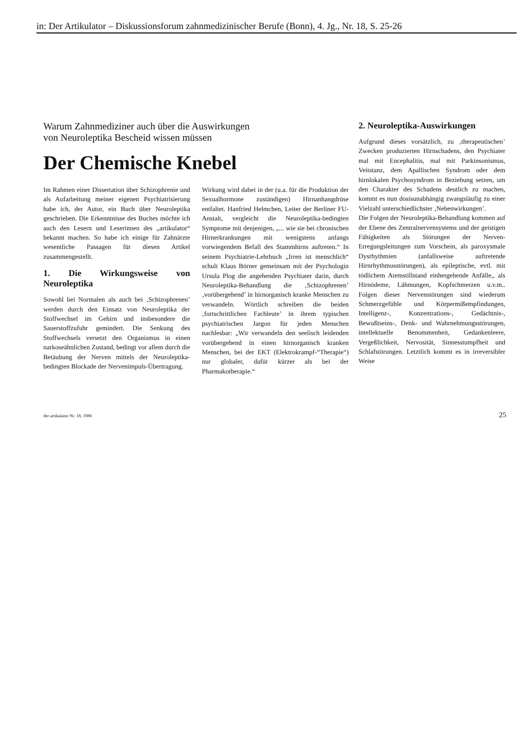in: Der Artikulator – Diskussionsforum zahnmedizinischer Berufe (Bonn), 4. Jg., Nr. 18, S. 25-26
Warum Zahnmediziner auch über die Auswirkungen
von Neuroleptika Bescheid wissen müssen
Der Chemische Knebel
Im Rahmen einer Dissertation über Schizophrenie und als Aufarbeitung meiner eigenen Psychiatrisierung habe ich, der Autor, ein Buch über Neuroleptika geschrieben. Die Erkenntnisse des Buches möchte ich auch den Lesern und Leserinnen des „artikulator“ bekannt machen. So habe ich einige für Zahnärzte wesentliche Passagen für diesen Artikel zusammengestellt.
1. Die Wirkungsweise von Neuroleptika
Sowohl bei Normalen als auch bei ‚Schizophrenen’ werden durch den Einsatz von Neuroleptika der Stoffwechsel im Gehirn und insbesondere die Sauerstoffzufuhr gemindert. Die Senkung des Stoffwechsels versetzt den Organismus in einen narkoseähnlichen Zustand, bedingt vor allem durch die Betäubung der Nerven mittels der Neuroleptika-bedingten Blockade der Nervenimpuls-Übertragung.
Wirkung wird dabei in der (u.a. für die Produktion der Sexualhormone zuständigen) Hirnanhangdrüse entfaltet. Hanfried Helmchen, Leiter der Berliner FU-Anstalt, vergleicht die Neuroleptika-bedingten Symptome mit denjenigen, „... wie sie bei chronischen Hirnerkrankungen mit wenigstens anfangs vorwiegendem Befall des Stammhirns auftreten.“ In seinem Psychiatrie-Lehrbuch „Irren ist menschlich“ schult Klaus Börner gemeinsam mit der Psychologin Ursula Plog die angehenden Psychiater darin, durch Neuroleptika-Behandlung die ‚Schizophrenen’ ‚vorübergehend’ in hirnorganisch kranke Menschen zu verwandeln. Wörtlich schreiben die beiden ‚fortschrittlichen Fachleute’ in ihrem typischen psychiatrischen Jargon für jeden Menschen nachlesbar: „Wir verwandeln den seelisch leidenden vorübergehend in einen hirnorganisch kranken Menschen, bei der EKT (Elektrokrampf-“Therapie“) nur globaler, dafür kürzer als bei der Pharmakotherapie.“
2. Neuroleptika-Auswirkungen
Aufgrund dieses vorsätzlich, zu ‚therapeutischen’ Zwecken produzierten Hirnschadens, den Psychiater mal mit Encephalitis, mal mit Parkinsonismus, Veitstanz, dem Apallischen Syndrom oder dem hirnlokalen Psychosyndrom in Beziehung setzen, um den Charakter des Schadens deutlich zu machen, kommt es nun dosisunabhängig zwangsläufig zu einer Vielzahl unterschiedlichster ‚Nebenwirkungen’.
Die Folgen der Neuroleptika-Behandlung kommen auf der Ebene des Zentralnervensystems und der geistigen Fähigkeiten als Störungen der Nerven-Erregungsleitungen zum Vorschein, als paroxysmale Dysrhythmien (anfallsweise auftretende Hirnrhythmusstörungen), als epileptische, evtl. mit tödlichem Atemstillstand einhergehende Anfälle,, als Hirnödeme, Lähmungen, Kopfschmerzen u.v.m.. Folgen dieser Nervenstörungen sind wiederum Schmerzgefühle und Körpermißempfindungen, Intelligenz-, Konzentrations-, Gedächtnis-, Bewußtseins-, Denk- und Wahrnehmungsstörungen, intellektuelle Benommenheit, Gedankenleere, Vergeßlichkeit, Nervosität, Sinnesstumpfheit und Schlafstörungen. Letztlich kommt es in irreversibler Weise
der artikulator Nr. 18, 1986 25